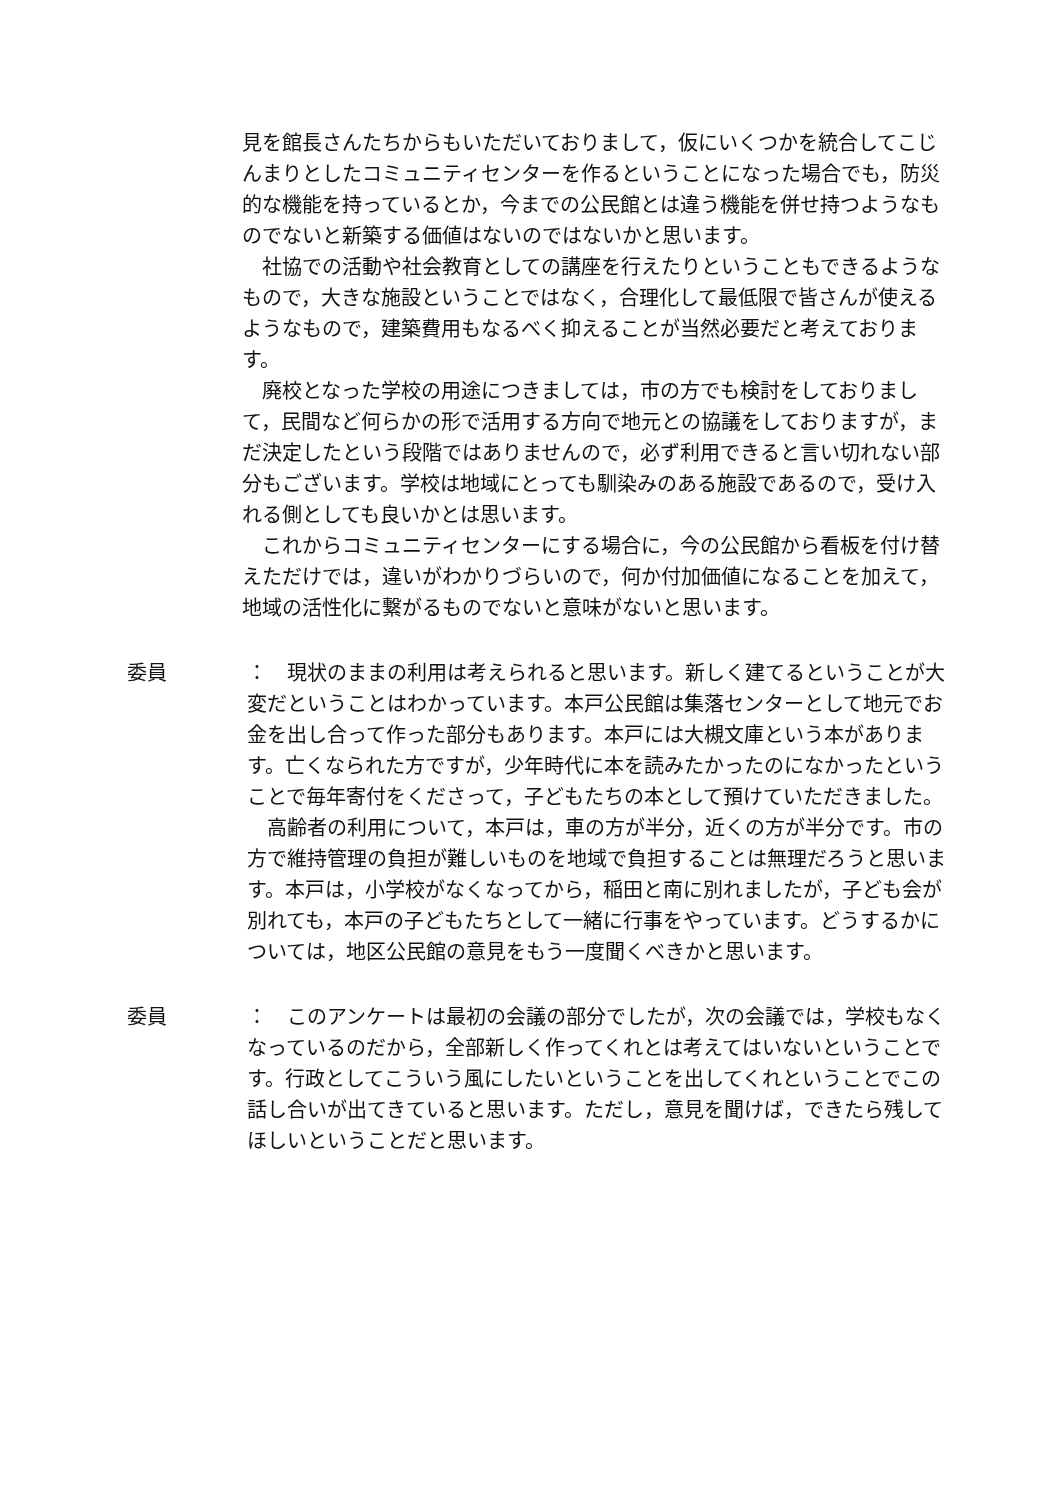見を館長さんたちからもいただいておりまして，仮にいくつかを統合してこじんまりとしたコミュニティセンターを作るということになった場合でも，防災的な機能を持っているとか，今までの公民館とは違う機能を併せ持つようなものでないと新築する価値はないのではないかと思います。
　社協での活動や社会教育としての講座を行えたりということもできるようなもので，大きな施設ということではなく，合理化して最低限で皆さんが使えるようなもので，建築費用もなるべく抑えることが当然必要だと考えております。
　廃校となった学校の用途につきましては，市の方でも検討をしておりまして，民間など何らかの形で活用する方向で地元との協議をしておりますが，まだ決定したという段階ではありませんので，必ず利用できると言い切れない部分もございます。学校は地域にとっても馴染みのある施設であるので，受け入れる側としても良いかとは思います。
　これからコミュニティセンターにする場合に，今の公民館から看板を付け替えただけでは，違いがわかりづらいので，何か付加価値になることを加えて，地域の活性化に繋がるものでないと意味がないと思います。
委員 ：　現状のままの利用は考えられると思います。新しく建てるということが大変だということはわかっています。本戸公民館は集落センターとして地元でお金を出し合って作った部分もあります。本戸には大槻文庫という本があります。亡くなられた方ですが，少年時代に本を読みたかったのになかったということで毎年寄付をくださって，子どもたちの本として預けていただきました。
　高齢者の利用について，本戸は，車の方が半分，近くの方が半分です。市の方で維持管理の負担が難しいものを地域で負担することは無理だろうと思います。本戸は，小学校がなくなってから，稲田と南に別れましたが，子ども会が別れても，本戸の子どもたちとして一緒に行事をやっています。どうするかについては，地区公民館の意見をもう一度聞くべきかと思います。
委員 ：　このアンケートは最初の会議の部分でしたが，次の会議では，学校もなくなっているのだから，全部新しく作ってくれとは考えてはいないということです。行政としてこういう風にしたいということを出してくれということでこの話し合いが出てきていると思います。ただし，意見を聞けば，できたら残してほしいということだと思います。